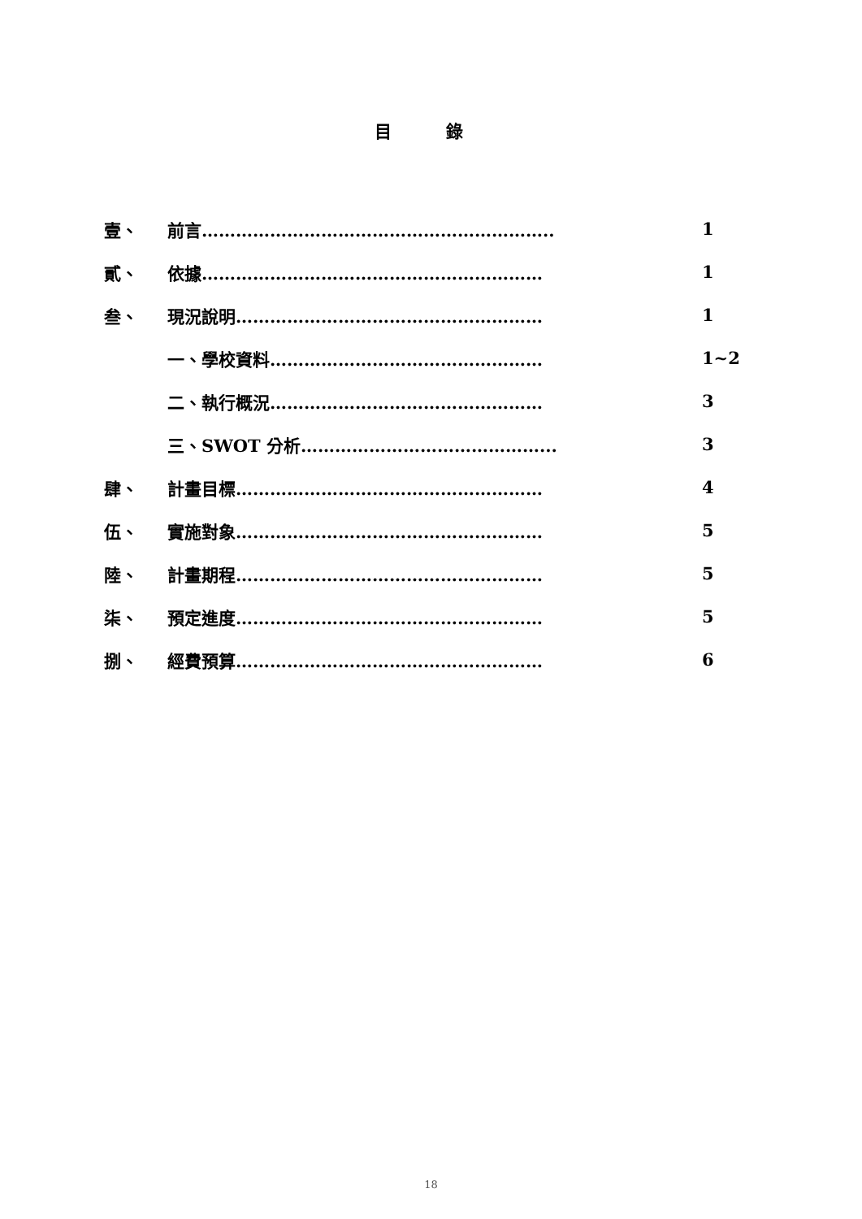目 錄
壹、 前言…………………………………………………….. 1
貳、 依據…………………………………………………… 1
叁、 現況說明……………………………………………… 1
一、學校資料………………………………………… 1~2
二、執行概況………………………………………… 3
三、SWOT 分析……………………………………... 3
肆、 計畫目標……………………………………………… 4
伍、 實施對象……………………………………………… 5
陸、 計畫期程……………………………………………… 5
柒、 預定進度……………………………………………… 5
捌、 經費預算……………………………………………… 6
18